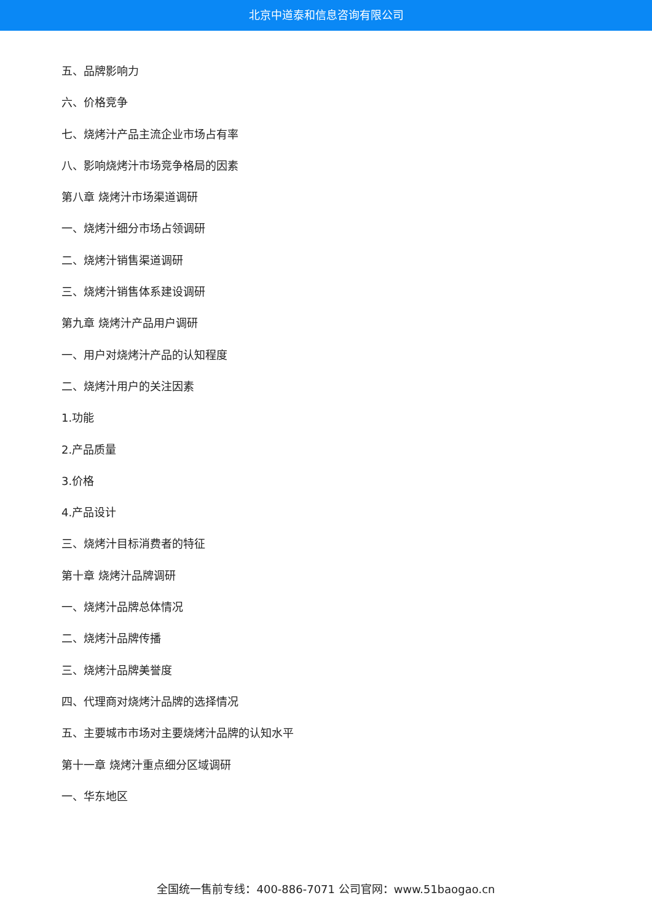北京中道泰和信息咨询有限公司
五、品牌影响力
六、价格竞争
七、烧烤汁产品主流企业市场占有率
八、影响烧烤汁市场竞争格局的因素
第八章 烧烤汁市场渠道调研
一、烧烤汁细分市场占领调研
二、烧烤汁销售渠道调研
三、烧烤汁销售体系建设调研
第九章 烧烤汁产品用户调研
一、用户对烧烤汁产品的认知程度
二、烧烤汁用户的关注因素
1.功能
2.产品质量
3.价格
4.产品设计
三、烧烤汁目标消费者的特征
第十章 烧烤汁品牌调研
一、烧烤汁品牌总体情况
二、烧烤汁品牌传播
三、烧烤汁品牌美誉度
四、代理商对烧烤汁品牌的选择情况
五、主要城市市场对主要烧烤汁品牌的认知水平
第十一章 烧烤汁重点细分区域调研
一、华东地区
全国统一售前专线：400-886-7071 公司官网：www.51baogao.cn